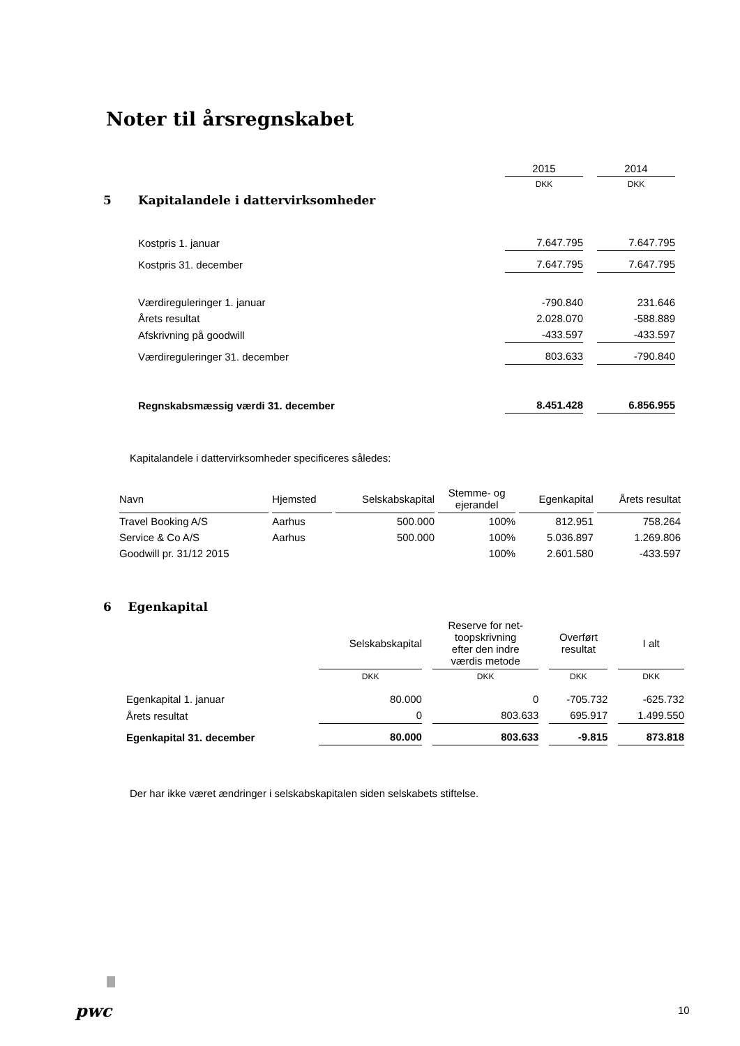Noter til årsregnskabet
| | | 2015 | 2014 |
| | | DKK | DKK |
| 5 | Kapitalandele i dattervirksomheder | | |
| | Kostpris 1. januar | 7.647.795 | 7.647.795 |
| | Kostpris 31. december | 7.647.795 | 7.647.795 |
| | Værdireguleringer 1. januar | -790.840 | 231.646 |
| | Årets resultat | 2.028.070 | -588.889 |
| | Afskrivning på goodwill | -433.597 | -433.597 |
| | Værdireguleringer 31. december | 803.633 | -790.840 |
| | Regnskabsmæssig værdi 31. december | 8.451.428 | 6.856.955 |
Kapitalandele i dattervirksomheder specificeres således:
| Navn | Hjemsted | Selskabskapital | Stemme- og ejerandel | Egenkapital | Årets resultat |
| Travel Booking A/S | Aarhus | 500.000 | 100% | 812.951 | 758.264 |
| Service & Co A/S | Aarhus | 500.000 | 100% | 5.036.897 | 1.269.806 |
| Goodwill pr. 31/12 2015 | | | 100% | 2.601.580 | -433.597 |
6 Egenkapital
| | Selskabskapital | Reserve for net- toopskrivning efter den indre værdis metode | Overført resultat | I alt |
| | DKK | DKK | DKK | DKK |
| Egenkapital 1. januar | 80.000 | 0 | -705.732 | -625.732 |
| Årets resultat | 0 | 803.633 | 695.917 | 1.499.550 |
| Egenkapital 31. december | 80.000 | 803.633 | -9.815 | 873.818 |
Der har ikke været ændringer i selskabskapitalen siden selskabets stiftelse.
pwc 10